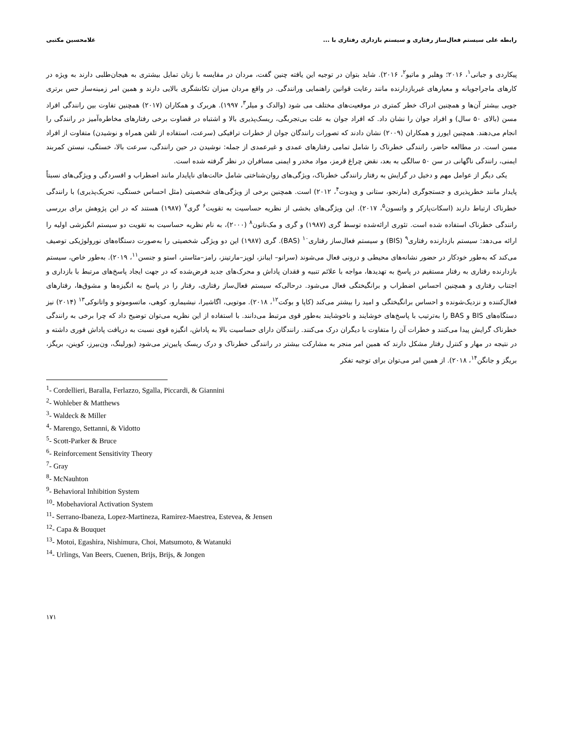رابطه علی سیستم فعال‌ساز رفتاری و سیستم بازداری رفتاری با ... غلامحسین مکتبی
پیکاردی و جیانی<sup>۱</sup>، ۲۰۱۶؛ وهلبر و ماتیو<sup>۲</sup>، ۲۰۱۶). شاید بتوان در توجیه این یافته چنین گفت، مردان در مقایسه با زنان تمایل بیشتری به هیجان‌طلبی دارند به ویژه در کارهای ماجراجویانه و معیارهای غیربازدارنده مانند رعایت قوانین راهنمایی ورانندگی. در واقع مردان میزان تکانشگری بالایی دارند و همین امر زمینه‌ساز حس برتری جویی بیشتر آن‌ها و همچنین ادراک خطر کمتری در موقعیت‌های مختلف می شود (والدک و میلر<sup>۳</sup>، ۱۹۹۷). هربرک و همکاران (۲۰۱۷) همچنین تفاوت بین رانندگی افراد مسن (بالای ۵۰ سال) و افراد جوان را نشان داد. که افراد جوان به علت بی‌تجربگی، ریسک‌پذیری بالا و اشتباه در قضاوت برخی رفتارهای مخاطره‌آمیز در رانندگی را انجام می‌دهند. همچنین ایورز و همکاران (۲۰۰۹) نشان دادند که تصورات رانندگان جوان از خطرات ترافیکی (سرعت، استفاده از تلفن همراه و نوشیدن) متفاوت از افراد مسن است. در مطالعه حاضر، رانندگی خطرناک را شامل تمامی رفتارهای عمدی و غیرعمدی از جمله: نوشیدن در حین رانندگی، سرعت بالا، خستگی، نبستن کمربند ایمنی، رانندگی ناگهانی در سن ۵۰ سالگی به بعد، نقض چراغ قرمز، مواد مخدر و ایمنی مسافران در نظر گرفته شده است.
یکی دیگر از عوامل مهم و دخیل در گرایش به رفتار رانندگی خطرناک، ویژگی‌های روان‌شناختی شامل حالت‌های ناپایدار مانند اضطراب و افسردگی و ویژگی‌های نسبتاً پایدار مانند خطرپذیری و جستجوگری (مارنجو، ستانی و ویدوت<sup>۴</sup>، ۲۰۱۲) است. همچنین برخی از ویژگی‌های شخصیتی (مثل احساس خستگی، تحریک‌پذیری) با رانندگی خطرناک ارتباط دارند (اسکات‌پارکر و واتسون<sup>۵</sup>، ۲۰۱۷). این ویژگی‌های بخشی از نظریه حساسیت به تقویت<sup>۶</sup> گری<sup>۷</sup> (۱۹۸۷) هستند که در این پژوهش برای بررسی رانندگی خطرناک استفاده شده است. تئوری ارائه‌شده توسط گری (۱۹۸۷) و گری و مک‌ناتون<sup>۸</sup> (۲۰۰۰)، به نام نظریه حساسیت به تقویت دو سیستم انگیزشی اولیه را ارائه می‌دهد: سیستم بازدارنده رفتاری<sup>۹</sup> (BIS) و سیستم فعال‌ساز رفتاری<sup>۱۰</sup> (BAS). گری (۱۹۸۷) این دو ویژگی شخصیتی را به‌صورت دستگاه‌های نورولوژیکی توصیف می‌کند که به‌طور خودکار در حضور نشانه‌های محیطی و درونی فعال می‌شوند (سرانو– ایبانز، لوپز–مارتینز، رامز–مئاستر، استو و جنسن<sup>۱۱</sup>، ۲۰۱۹). به‌طور خاص، سیستم بازدارنده رفتاری به رفتار مستقیم در پاسخ به تهدیدها، مواجه با علائم تنبیه و فقدان پاداش و محرک‌های جدید فرض‌شده که در جهت ایجاد پاسخ‌های مرتبط با بازداری و اجتناب رفتاری و همچنین احساس اضطراب و برانگیختگی فعال می‌شود. درحالی‌که سیستم فعال‌ساز رفتاری، رفتار را در پاسخ به انگیزه‌ها و مشوق‌ها، رفتارهای فعال‌کننده و نزدیک‌شونده و احساس برانگیختگی و امید را بیشتر می‌کند (کاپا و بوکت<sup>۱۲</sup>، ۲۰۱۸). موتویی، اگاشیرا، نیشیمارو، کوهی، ماتسوموتو و واتانوکی<sup>۱۳</sup> (۲۰۱۴) نیز دستگاه‌های BIS و BAS را به‌ترتیب با پاسخ‌های خوشایند و ناخوشایند به‌طور قوی مرتبط می‌دانند. با استفاده از این نظریه می‌توان توضیح داد که چرا برخی به رانندگی خطرناک گرایش پیدا می‌کنند و خطرات آن را متفاوت با دیگران درک می‌کنند. رانندگان دارای حساسیت بالا به پاداش، انگیزه قوی نسبت به دریافت پاداش فوری داشته و در نتیجه در مهار و کنترل رفتار مشکل دارند که همین امر منجر به مشارکت بیشتر در رانندگی خطرناک و درک ریسک پایین‌تر می‌شود (یورلینگ، ون‌بیرز، کوینن، بریگز، بریگز و جانگن<sup>۱۴</sup>، ۲۰۱۸). از همین امر می‌توان برای توجیه تفکر
<sup>1</sup>- Cordellieri, Baralla, Ferlazzo, Sgalla, Piccardi, & Giannini
<sup>2</sup>- Wohleber & Matthews
<sup>3</sup>- Waldeck & Miller
<sup>4</sup>- Marengo, Settanni, & Vidotto
<sup>5</sup>- Scott-Parker & Bruce
<sup>6</sup>- Reinforcement Sensitivity Theory
<sup>7</sup>- Gray
<sup>8</sup>- McNauhton
<sup>9</sup>- Behavioral Inhibition System
<sup>10</sup>- Mobehavioral Activation System
<sup>11</sup>- Serrano-Ibaneza, Lopez-Martineza, Ramirez-Maestrea, Estevea, & Jensen
<sup>12</sup>- Capa & Bouquet
<sup>13</sup>- Motoi, Egashira, Nishimura, Choi, Matsumoto, & Watanuki
<sup>14</sup>- Urlings, Van Beers, Cuenen, Brijs, Brijs, & Jongen
۱۷۱